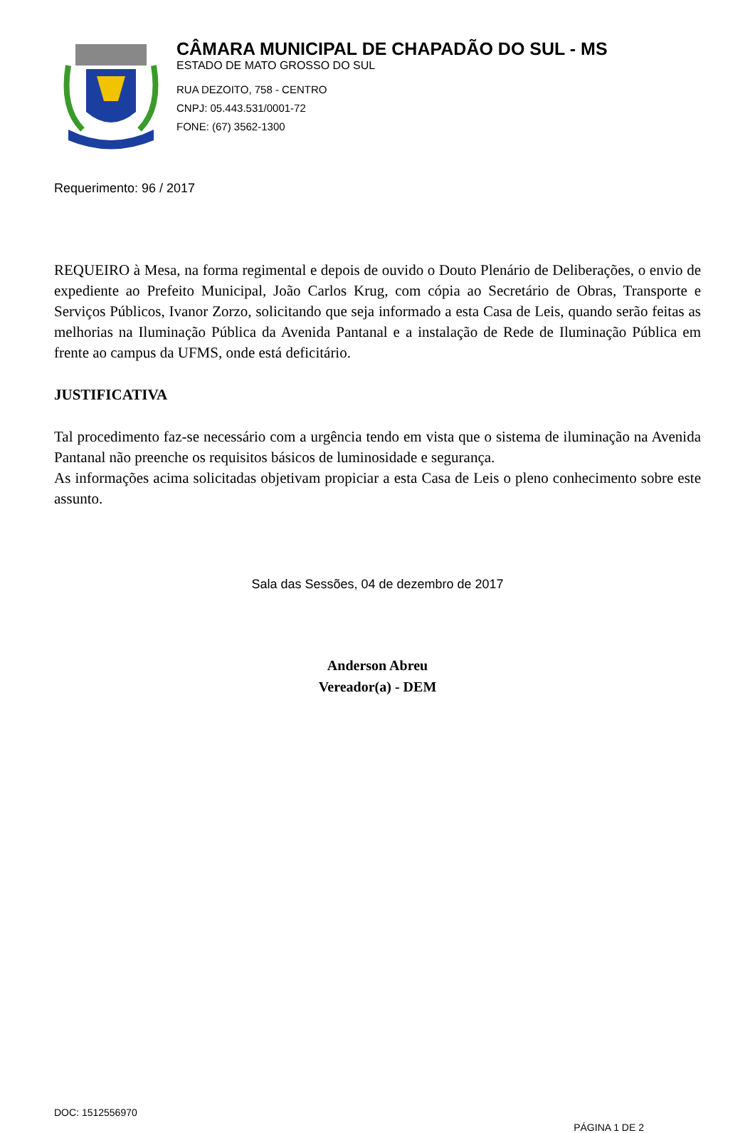CÂMARA MUNICIPAL DE CHAPADÃO DO SUL - MS
ESTADO DE MATO GROSSO DO SUL
RUA DEZOITO, 758 - CENTRO
CNPJ: 05.443.531/0001-72
FONE: (67) 3562-1300
Requerimento: 96 / 2017
REQUEIRO à Mesa, na forma regimental e depois de ouvido o Douto Plenário de Deliberações, o envio de expediente ao Prefeito Municipal, João Carlos Krug, com cópia ao Secretário de Obras, Transporte e Serviços Públicos, Ivanor Zorzo, solicitando que seja informado a esta Casa de Leis, quando serão feitas as melhorias na Iluminação Pública da Avenida Pantanal e a instalação de Rede de Iluminação Pública em frente ao campus da UFMS, onde está deficitário.
JUSTIFICATIVA
Tal procedimento faz-se necessário com a urgência tendo em vista que o sistema de iluminação na Avenida Pantanal não preenche os requisitos básicos de luminosidade e segurança.
As informações acima solicitadas objetivam propiciar a esta Casa de Leis o pleno conhecimento sobre este assunto.
Sala das Sessões, 04 de dezembro de 2017
Anderson Abreu
Vereador(a) - DEM
DOC: 1512556970
PÁGINA 1 DE 2